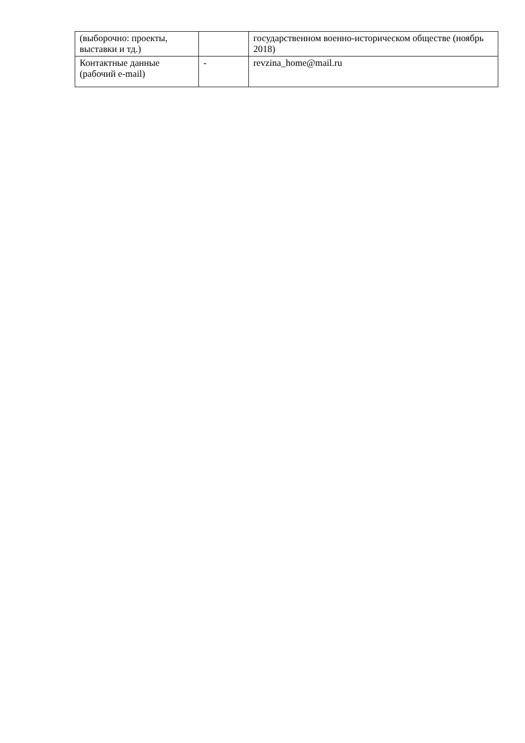| (выборочно: проекты, выставки и тд.) | | государственном военно-историческом обществе (ноябрь 2018) |
| Контактные данные (рабочий e-mail) | - | revzina_home@mail.ru |